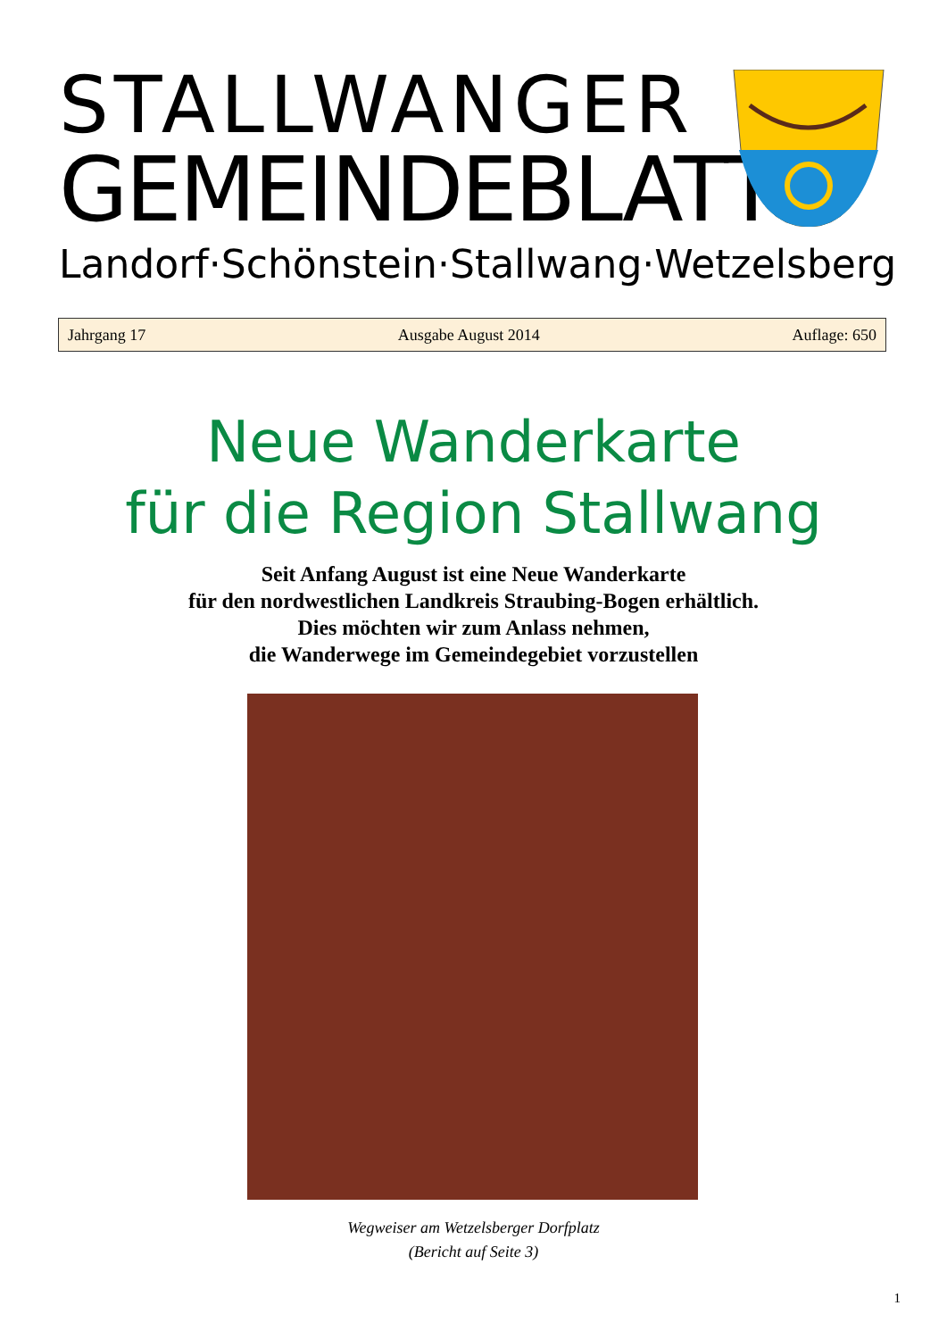STALLWANGER
GEMEINDEBLATT
Landorf · Schönstein · Stallwang · Wetzelsberg
Jahrgang 17 Ausgabe August 2014 Auflage: 650
Neue Wanderkarte
für die Region Stallwang
Seit Anfang August ist eine Neue Wanderkarte
für den nordwestlichen Landkreis Straubing-Bogen erhältlich.
Dies möchten wir zum Anlass nehmen,
die Wanderwege im Gemeindegebiet vorzustellen
Wegweiser am Wetzelsberger Dorfplatz
(Bericht auf Seite 3)
1